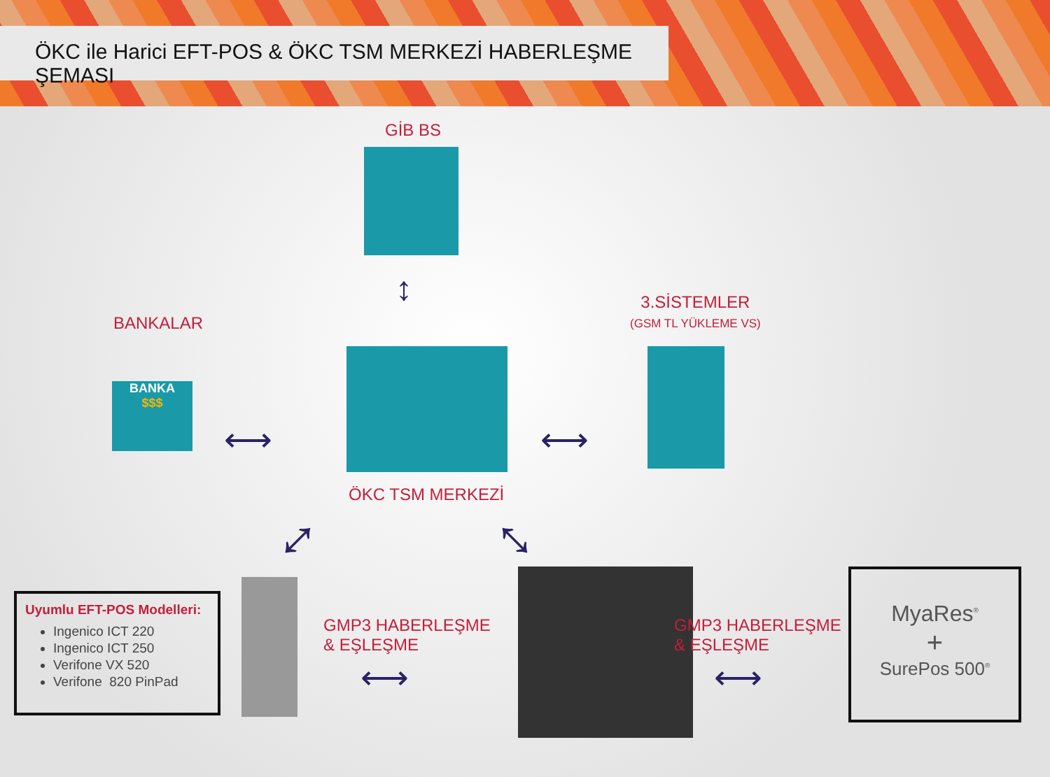ÖKC ile Harici EFT-POS & ÖKC TSM MERKEZİ HABERLEŞME ŞEMASI
GİB BS
↕
BANKALAR
BANKA
$$$
3.SİSTEMLER
(GSM TL YÜKLEME VS)
⟷ ⟷
ÖKC TSM MERKEZİ
⤢ ⤡
Uyumlu EFT-POS Modelleri:
Ingenico ICT 220
Ingenico ICT 250
Verifone VX 520
Verifone 820 PinPad
GMP3 HABERLEŞME
& EŞLEŞME
⟷
GMP3 HABERLEŞME
& EŞLEŞME
⟷
MyaRes<sup>®</sup>
+
SurePos 500<sup>®</sup>